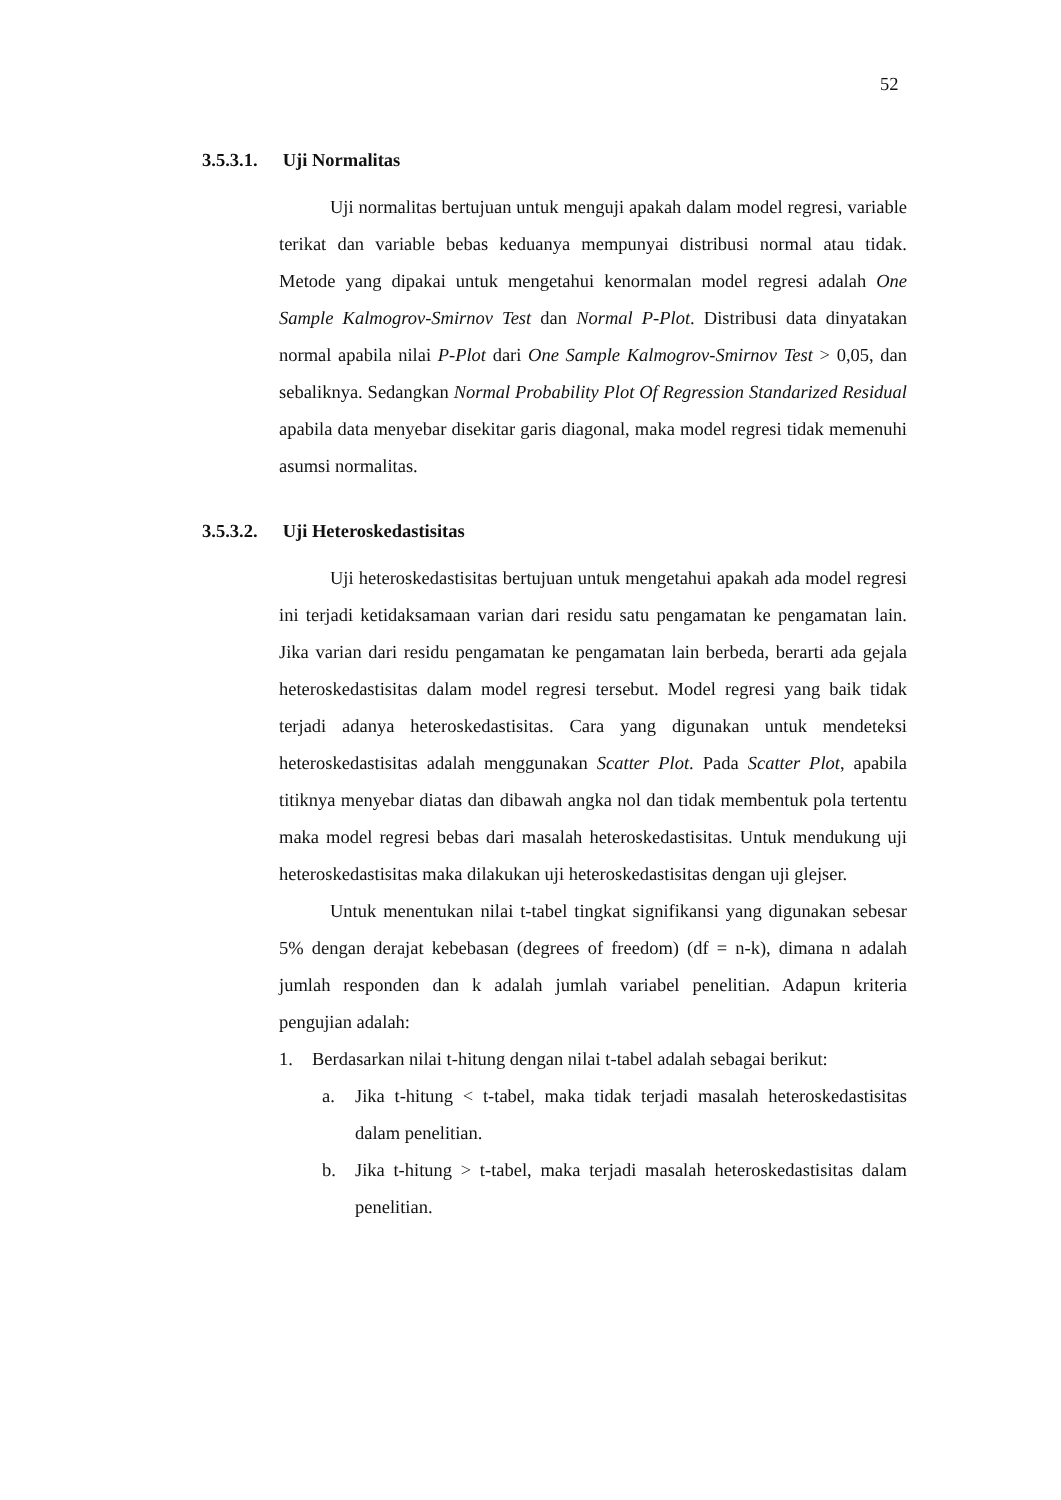52
3.5.3.1. Uji Normalitas
Uji normalitas bertujuan untuk menguji apakah dalam model regresi, variable terikat dan variable bebas keduanya mempunyai distribusi normal atau tidak. Metode yang dipakai untuk mengetahui kenormalan model regresi adalah One Sample Kalmogrov-Smirnov Test dan Normal P-Plot. Distribusi data dinyatakan normal apabila nilai P-Plot dari One Sample Kalmogrov-Smirnov Test > 0,05, dan sebaliknya. Sedangkan Normal Probability Plot Of Regression Standarized Residual apabila data menyebar disekitar garis diagonal, maka model regresi tidak memenuhi asumsi normalitas.
3.5.3.2. Uji Heteroskedastisitas
Uji heteroskedastisitas bertujuan untuk mengetahui apakah ada model regresi ini terjadi ketidaksamaan varian dari residu satu pengamatan ke pengamatan lain. Jika varian dari residu pengamatan ke pengamatan lain berbeda, berarti ada gejala heteroskedastisitas dalam model regresi tersebut. Model regresi yang baik tidak terjadi adanya heteroskedastisitas. Cara yang digunakan untuk mendeteksi heteroskedastisitas adalah menggunakan Scatter Plot. Pada Scatter Plot, apabila titiknya menyebar diatas dan dibawah angka nol dan tidak membentuk pola tertentu maka model regresi bebas dari masalah heteroskedastisitas. Untuk mendukung uji heteroskedastisitas maka dilakukan uji heteroskedastisitas dengan uji glejser.
Untuk menentukan nilai t-tabel tingkat signifikansi yang digunakan sebesar 5% dengan derajat kebebasan (degrees of freedom) (df = n-k), dimana n adalah jumlah responden dan k adalah jumlah variabel penelitian. Adapun kriteria pengujian adalah:
1. Berdasarkan nilai t-hitung dengan nilai t-tabel adalah sebagai berikut:
a. Jika t-hitung < t-tabel, maka tidak terjadi masalah heteroskedastisitas dalam penelitian.
b. Jika t-hitung > t-tabel, maka terjadi masalah heteroskedastisitas dalam penelitian.